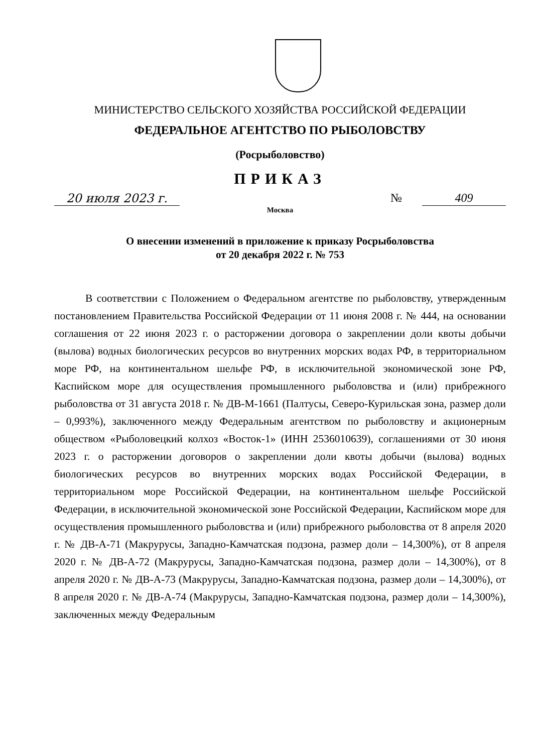МИНИСТЕРСТВО СЕЛЬСКОГО ХОЗЯЙСТВА РОССИЙСКОЙ ФЕДЕРАЦИИ
ФЕДЕРАЛЬНОЕ АГЕНТСТВО ПО РЫБОЛОВСТВУ
(Росрыболовство)
ПРИКАЗ
20 июля 2023 г. № 409
Москва
О внесении изменений в приложение к приказу Росрыболовства
от 20 декабря 2022 г. № 753
В соответствии с Положением о Федеральном агентстве по рыболовству, утвержденным постановлением Правительства Российской Федерации от 11 июня 2008 г. № 444, на основании соглашения от 22 июня 2023 г. о расторжении договора о закреплении доли квоты добычи (вылова) водных биологических ресурсов во внутренних морских водах РФ, в территориальном море РФ, на континентальном шельфе РФ, в исключительной экономической зоне РФ, Каспийском море для осуществления промышленного рыболовства и (или) прибрежного рыболовства от 31 августа 2018 г. № ДВ-М-1661 (Палтусы, Северо-Курильская зона, размер доли – 0,993%), заключенного между Федеральным агентством по рыболовству и акционерным обществом «Рыболовецкий колхоз «Восток-1» (ИНН 2536010639), соглашениями от 30 июня 2023 г. о расторжении договоров о закреплении доли квоты добычи (вылова) водных биологических ресурсов во внутренних морских водах Российской Федерации, в территориальном море Российской Федерации, на континентальном шельфе Российской Федерации, в исключительной экономической зоне Российской Федерации, Каспийском море для осуществления промышленного рыболовства и (или) прибрежного рыболовства от 8 апреля 2020 г. № ДВ-А-71 (Макрурусы, Западно-Камчатская подзона, размер доли – 14,300%), от 8 апреля 2020 г. № ДВ-А-72 (Макрурусы, Западно-Камчатская подзона, размер доли – 14,300%), от 8 апреля 2020 г. № ДВ-А-73 (Макрурусы, Западно-Камчатская подзона, размер доли – 14,300%), от 8 апреля 2020 г. № ДВ-А-74 (Макрурусы, Западно-Камчатская подзона, размер доли – 14,300%), заключенных между Федеральным